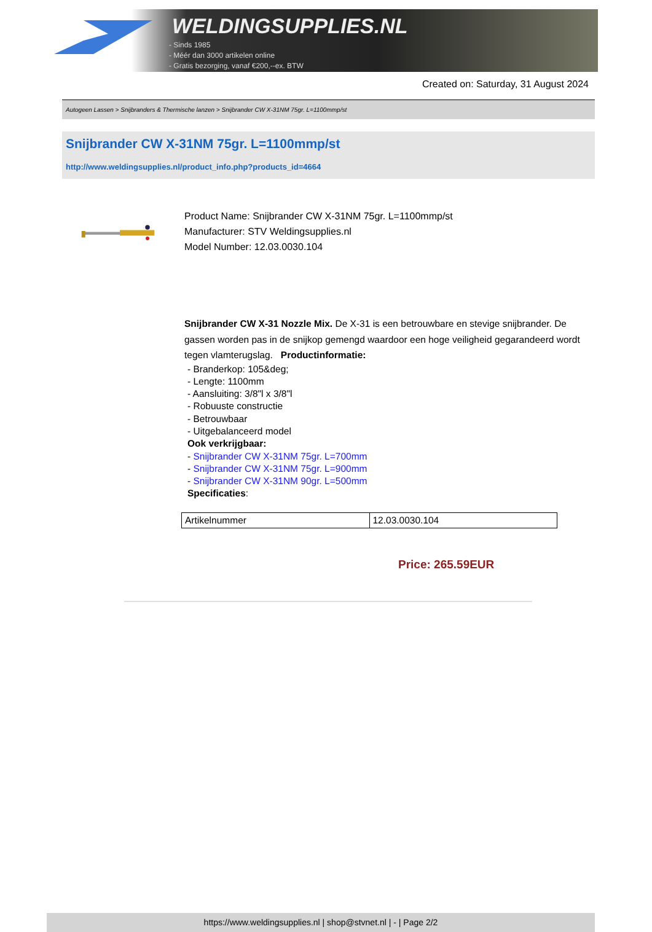WELDINGSUPPLIES.NL
- Sinds 1985
- Méér dan 3000 artikelen online
- Gratis bezorging, vanaf €200,--ex. BTW
Created on: Saturday, 31 August 2024
Autogeen Lassen > Snijbranders & Thermische lanzen > Snijbrander CW X-31NM 75gr. L=1100mmp/st
Snijbrander CW X-31NM 75gr. L=1100mmp/st
http://www.weldingsupplies.nl/product_info.php?products_id=4664
Product Name: Snijbrander CW X-31NM 75gr. L=1100mmp/st
Manufacturer: STV Weldingsupplies.nl
Model Number: 12.03.0030.104
Snijbrander CW X-31 Nozzle Mix. De X-31 is een betrouwbare en stevige snijbrander. De gassen worden pas in de snijkop gemengd waardoor een hoge veiligheid gegarandeerd wordt tegen vlamterugslag. Productinformatie:
- Branderkop: 105&deg;
- Lengte: 1100mm
- Aansluiting: 3/8"l x 3/8"l
- Robuuste constructie
- Betrouwbaar
- Uitgebalanceerd model
Ook verkrijgbaar:
- Snijbrander CW X-31NM 75gr. L=700mm
- Snijbrander CW X-31NM 75gr. L=900mm
- Snijbrander CW X-31NM 90gr. L=500mm
Specificaties:
| Artikelnummer | 12.03.0030.104 |
Price: 265.59EUR
https://www.weldingsupplies.nl | shop@stvnet.nl | - | Page 2/2